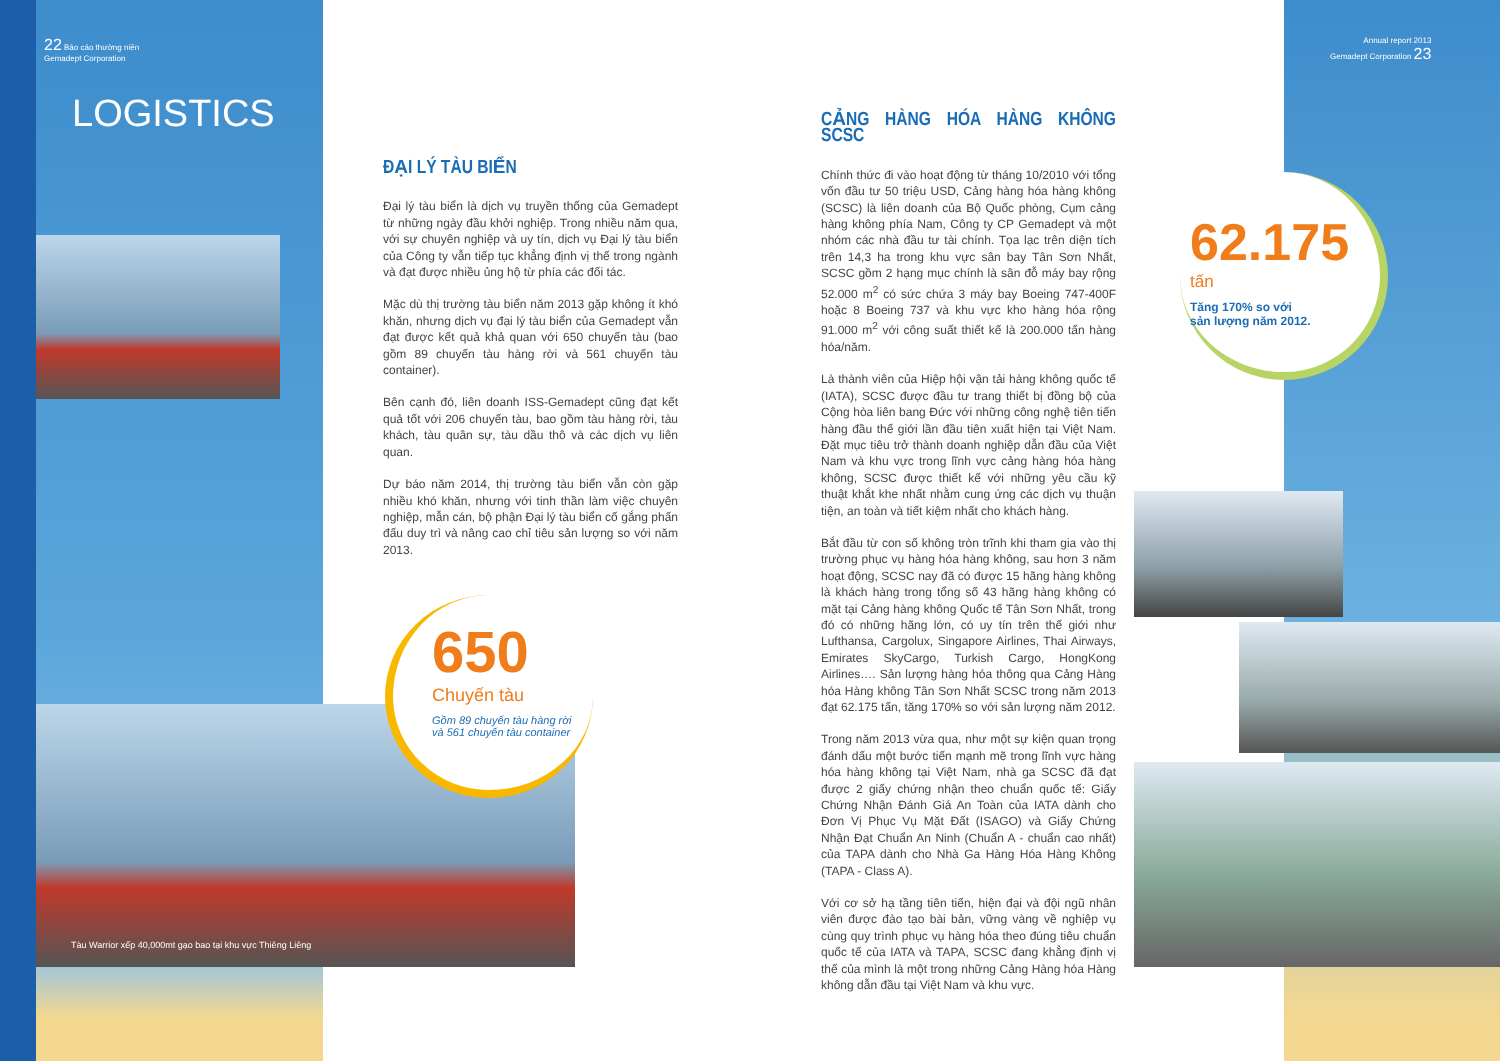22 Báo cáo thường niên
Gemadept Corporation
Annual report 2013
Gemadept Corporation 23
LOGISTICS
Tàu Warrior xếp 40,000mt gạo bao tại khu vực Thiêng Liêng
ĐẠI LÝ TÀU BIỂN
Đại lý tàu biển là dịch vụ truyền thống của Gemadept từ những ngày đầu khởi nghiệp. Trong nhiều năm qua, với sự chuyên nghiệp và uy tín, dịch vụ Đại lý tàu biển của Công ty vẫn tiếp tục khẳng định vị thế trong ngành và đạt được nhiều ủng hộ từ phía các đối tác.
Mặc dù thị trường tàu biển năm 2013 gặp không ít khó khăn, nhưng dịch vụ đại lý tàu biển của Gemadept vẫn đạt được kết quả khả quan với 650 chuyến tàu (bao gồm 89 chuyến tàu hàng rời và 561 chuyến tàu container).
Bên cạnh đó, liên doanh ISS-Gemadept cũng đạt kết quả tốt với 206 chuyến tàu, bao gồm tàu hàng rời, tàu khách, tàu quân sự, tàu dầu thô và các dịch vụ liên quan.
Dự báo năm 2014, thị trường tàu biển vẫn còn gặp nhiều khó khăn, nhưng với tinh thần làm việc chuyên nghiệp, mẫn cán, bộ phận Đại lý tàu biển cố gắng phấn đấu duy trì và nâng cao chỉ tiêu sản lượng so với năm 2013.
650
Chuyến tàu
Gồm 89 chuyến tàu hàng rời
và 561 chuyến tàu container
CẢNG HÀNG HÓA HÀNG KHÔNG SCSC
Chính thức đi vào hoạt động từ tháng 10/2010 với tổng vốn đầu tư 50 triệu USD, Cảng hàng hóa hàng không (SCSC) là liên doanh của Bộ Quốc phòng, Cụm cảng hàng không phía Nam, Công ty CP Gemadept và một nhóm các nhà đầu tư tài chính. Tọa lạc trên diện tích trên 14,3 ha trong khu vực sân bay Tân Sơn Nhất, SCSC gồm 2 hạng mục chính là sân đỗ máy bay rộng 52.000 m<sup>2</sup> có sức chứa 3 máy bay Boeing 747-400F hoặc 8 Boeing 737 và khu vực kho hàng hóa rộng 91.000 m<sup>2</sup> với công suất thiết kế là 200.000 tấn hàng hóa/năm.
Là thành viên của Hiệp hội vận tải hàng không quốc tế (IATA), SCSC được đầu tư trang thiết bị đồng bộ của Cộng hòa liên bang Đức với những công nghệ tiên tiến hàng đầu thế giới lần đầu tiên xuất hiện tại Việt Nam. Đặt mục tiêu trở thành doanh nghiệp dẫn đầu của Việt Nam và khu vực trong lĩnh vực cảng hàng hóa hàng không, SCSC được thiết kế với những yêu cầu kỹ thuật khắt khe nhất nhằm cung ứng các dịch vụ thuận tiện, an toàn và tiết kiệm nhất cho khách hàng.
Bắt đầu từ con số không tròn trĩnh khi tham gia vào thị trường phục vụ hàng hóa hàng không, sau hơn 3 năm hoạt động, SCSC nay đã có được 15 hãng hàng không là khách hàng trong tổng số 43 hãng hàng không có mặt tại Cảng hàng không Quốc tế Tân Sơn Nhất, trong đó có những hãng lớn, có uy tín trên thế giới như Lufthansa, Cargolux, Singapore Airlines, Thai Airways, Emirates SkyCargo, Turkish Cargo, HongKong Airlines…. Sản lượng hàng hóa thông qua Cảng Hàng hóa Hàng không Tân Sơn Nhất SCSC trong năm 2013 đạt 62.175 tấn, tăng 170% so với sản lượng năm 2012.
Trong năm 2013 vừa qua, như một sự kiện quan trọng đánh dấu một bước tiến mạnh mẽ trong lĩnh vực hàng hóa hàng không tại Việt Nam, nhà ga SCSC đã đạt được 2 giấy chứng nhận theo chuẩn quốc tế: Giấy Chứng Nhận Đánh Giá An Toàn của IATA dành cho Đơn Vị Phục Vụ Mặt Đất (ISAGO) và Giấy Chứng Nhận Đạt Chuẩn An Ninh (Chuẩn A - chuẩn cao nhất) của TAPA dành cho Nhà Ga Hàng Hóa Hàng Không (TAPA - Class A).
Với cơ sở hạ tầng tiên tiến, hiện đại và đội ngũ nhân viên được đào tạo bài bản, vững vàng về nghiệp vụ cùng quy trình phục vụ hàng hóa theo đúng tiêu chuẩn quốc tế của IATA và TAPA, SCSC đang khẳng định vị thế của mình là một trong những Cảng Hàng hóa Hàng không dẫn đầu tại Việt Nam và khu vực.
62.175
tấn
Tăng 170% so với
sản lượng năm 2012.